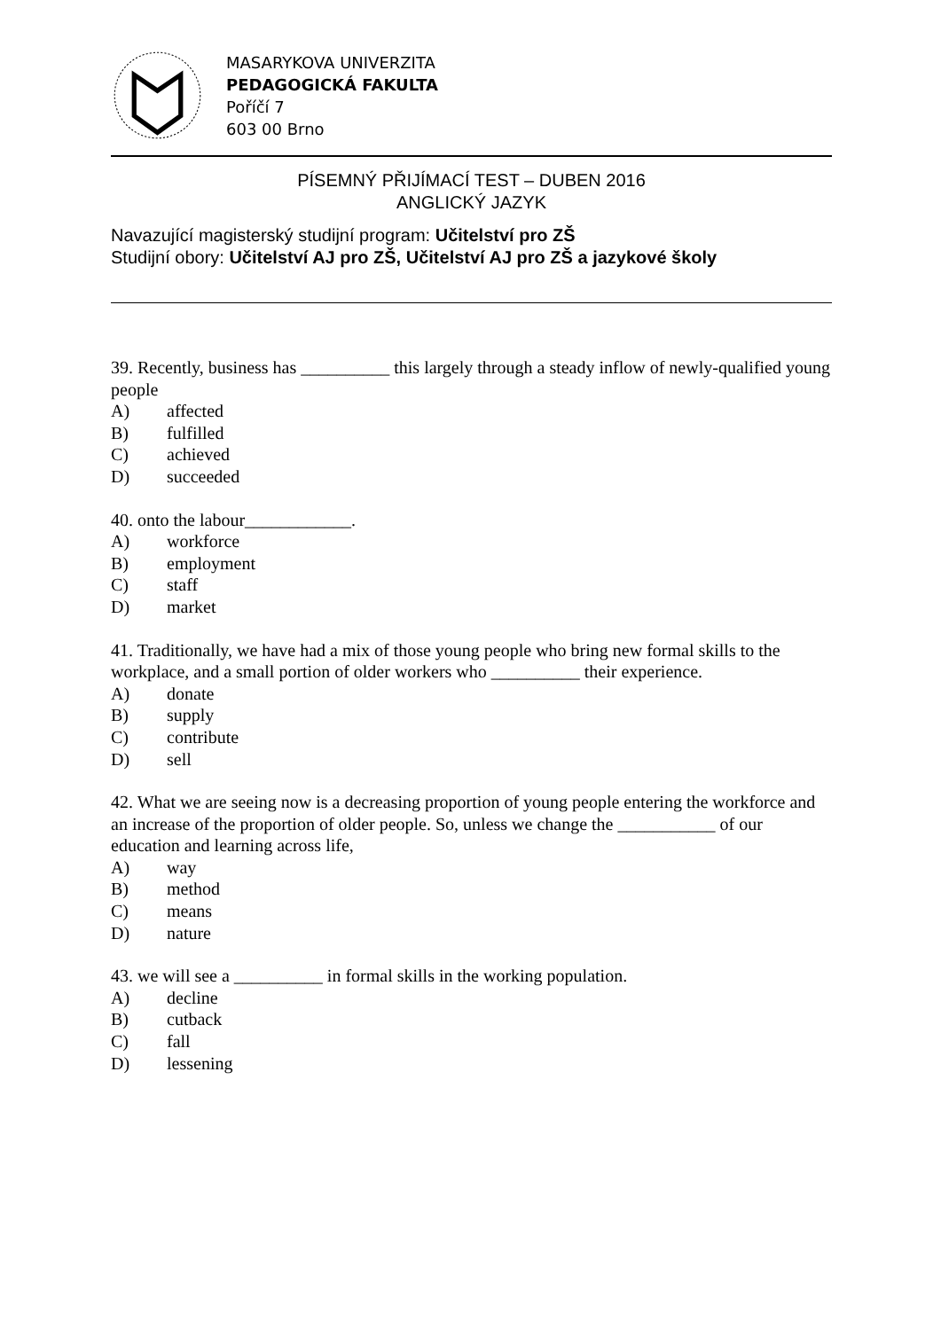MASARYKOVA UNIVERZITA
PEDAGOGICKÁ FAKULTA
Poříčí 7
603 00 Brno
PÍSEMNÝ PŘIJÍMACÍ TEST – DUBEN 2016
ANGLICKÝ JAZYK
Navazující magisterský studijní program: Učitelství pro ZŠ
Studijní obory: Učitelství AJ pro ZŠ, Učitelství AJ pro ZŠ a jazykové školy
39. Recently, business has __________ this largely through a steady inflow of newly-qualified young people
A) affected
B) fulfilled
C) achieved
D) succeeded
40. onto the labour____________.
A) workforce
B) employment
C) staff
D) market
41. Traditionally, we have had a mix of those young people who bring new formal skills to the workplace, and a small portion of older workers who __________ their experience.
A) donate
B) supply
C) contribute
D) sell
42. What we are seeing now is a decreasing proportion of young people entering the workforce and an increase of the proportion of older people. So, unless we change the ___________ of our education and learning across life,
A) way
B) method
C) means
D) nature
43. we will see a __________ in formal skills in the working population.
A) decline
B) cutback
C) fall
D) lessening